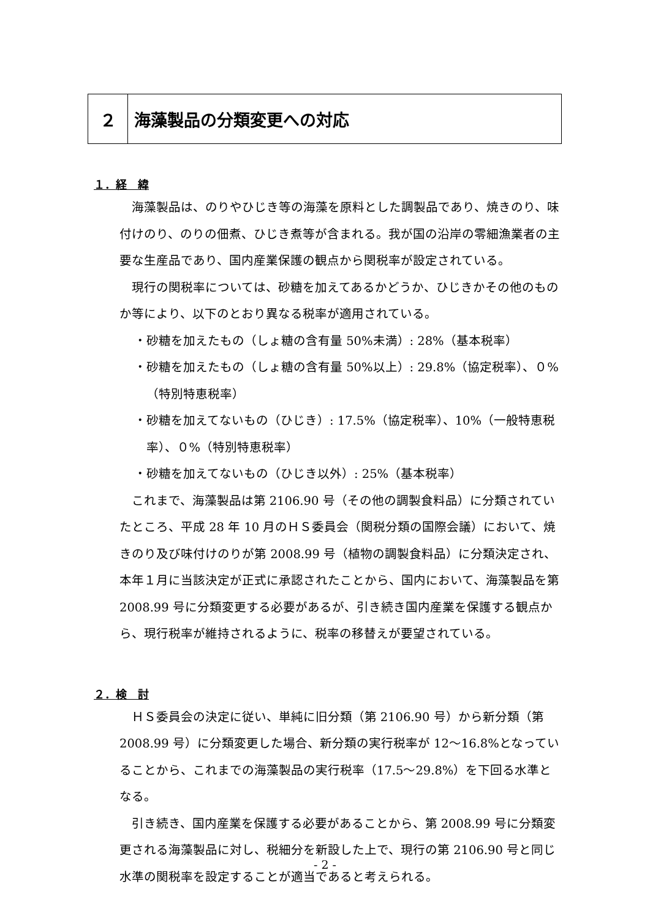２ 海藻製品の分類変更への対応
１．経　緯
海藻製品は、のりやひじき等の海藻を原料とした調製品であり、焼きのり、味付けのり、のりの佃煮、ひじき煮等が含まれる。我が国の沿岸の零細漁業者の主要な生産品であり、国内産業保護の観点から関税率が設定されている。
現行の関税率については、砂糖を加えてあるかどうか、ひじきかその他のものか等により、以下のとおり異なる税率が適用されている。
・砂糖を加えたもの（しょ糖の含有量 50%未満）: 28%（基本税率）
・砂糖を加えたもの（しょ糖の含有量 50%以上）: 29.8%（協定税率）、０%（特別特恵税率）
・砂糖を加えてないもの（ひじき）: 17.5%（協定税率）、10%（一般特恵税率）、０%（特別特恵税率）
・砂糖を加えてないもの（ひじき以外）: 25%（基本税率）
これまで、海藻製品は第 2106.90 号（その他の調製食料品）に分類されていたところ、平成 28 年 10 月のＨＳ委員会（関税分類の国際会議）において、焼きのり及び味付けのりが第 2008.99 号（植物の調製食料品）に分類決定され、本年１月に当該決定が正式に承認されたことから、国内において、海藻製品を第 2008.99 号に分類変更する必要があるが、引き続き国内産業を保護する観点から、現行税率が維持されるように、税率の移替えが要望されている。
２．検　討
ＨＳ委員会の決定に従い、単純に旧分類（第 2106.90 号）から新分類（第 2008.99 号）に分類変更した場合、新分類の実行税率が 12～16.8%となっていることから、これまでの海藻製品の実行税率（17.5～29.8%）を下回る水準となる。
引き続き、国内産業を保護する必要があることから、第 2008.99 号に分類変更される海藻製品に対し、税細分を新設した上で、現行の第 2106.90 号と同じ水準の関税率を設定することが適当であると考えられる。
- 2 -